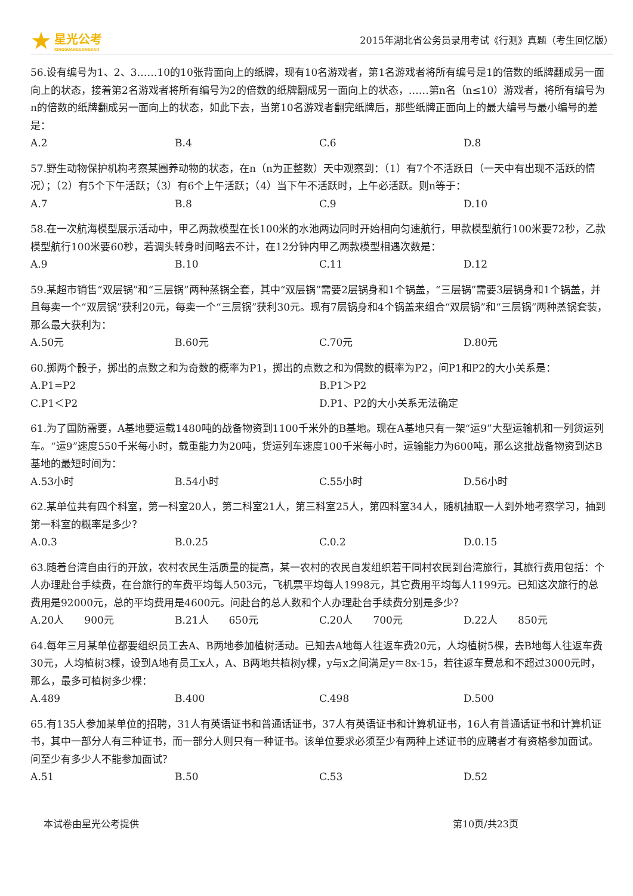★ 星光公考
XINGGUANGGONGKAO
2015年湖北省公务员录用考试《行测》真题（考生回忆版）
56.设有编号为1、2、3……10的10张背面向上的纸牌，现有10名游戏者，第1名游戏者将所有编号是1的倍数的纸牌翻成另一面向上的状态，接着第2名游戏者将所有编号为2的倍数的纸牌翻成另一面向上的状态，……第n名（n≤10）游戏者，将所有编号为n的倍数的纸牌翻成另一面向上的状态，如此下去，当第10名游戏者翻完纸牌后，那些纸牌正面向上的最大编号与最小编号的差是：
A.2 B.4 C.6 D.8
57.野生动物保护机构考察某圈养动物的状态，在n（n为正整数）天中观察到：（1）有7个不活跃日（一天中有出现不活跃的情况）；（2）有5个下午活跃；（3）有6个上午活跃；（4）当下午不活跃时，上午必活跃。则n等于：
A.7 B.8 C.9 D.10
58.在一次航海模型展示活动中，甲乙两款模型在长100米的水池两边同时开始相向匀速航行，甲款模型航行100米要72秒，乙款模型航行100米要60秒，若调头转身时间略去不计，在12分钟内甲乙两款模型相遇次数是：
A.9 B.10 C.11 D.12
59.某超市销售“双层锅”和“三层锅”两种蒸锅全套，其中“双层锅”需要2层锅身和1个锅盖，“三层锅”需要3层锅身和1个锅盖，并且每卖一个“双层锅”获利20元，每卖一个“三层锅”获利30元。现有7层锅身和4个锅盖来组合“双层锅”和“三层锅”两种蒸锅套装，那么最大获利为：
A.50元 B.60元 C.70元 D.80元
60.掷两个骰子，掷出的点数之和为奇数的概率为P1，掷出的点数之和为偶数的概率为P2，问P1和P2的大小关系是：
A.P1=P2 B.P1＞P2 C.P1＜P2 D.P1、P2的大小关系无法确定
61.为了国防需要，A基地要运载1480吨的战备物资到1100千米外的B基地。现在A基地只有一架“运9”大型运输机和一列货运列车。“运9”速度550千米每小时，载重能力为20吨，货运列车速度100千米每小时，运输能力为600吨，那么这批战备物资到达B基地的最短时间为：
A.53小时 B.54小时 C.55小时 D.56小时
62.某单位共有四个科室，第一科室20人，第二科室21人，第三科室25人，第四科室34人，随机抽取一人到外地考察学习，抽到第一科室的概率是多少？
A.0.3 B.0.25 C.0.2 D.0.15
63.随着台湾自由行的开放，农村农民生活质量的提高，某一农村的农民自发组织若干同村农民到台湾旅行，其旅行费用包括：个人办理赴台手续费，在台旅行的车费平均每人503元，飞机票平均每人1998元，其它费用平均每人1199元。已知这次旅行的总费用是92000元，总的平均费用是4600元。问赴台的总人数和个人办理赴台手续费分别是多少？
A.20人　　900元 B.21人　　650元 C.20人　　700元 D.22人　　850元
64.每年三月某单位都要组织员工去A、B两地参加植树活动。已知去A地每人往返车费20元，人均植树5棵，去B地每人往返车费30元，人均植树3棵，设到A地有员工x人，A、B两地共植树y棵，y与x之间满足y＝8x-15，若往返车费总和不超过3000元时，那么，最多可植树多少棵：
A.489 B.400 C.498 D.500
65.有135人参加某单位的招聘，31人有英语证书和普通话证书，37人有英语证书和计算机证书，16人有普通话证书和计算机证书，其中一部分人有三种证书，而一部分人则只有一种证书。该单位要求必须至少有两种上述证书的应聘者才有资格参加面试。问至少有多少人不能参加面试？
A.51 B.50 C.53 D.52
本试卷由星光公考提供 第10页/共23页